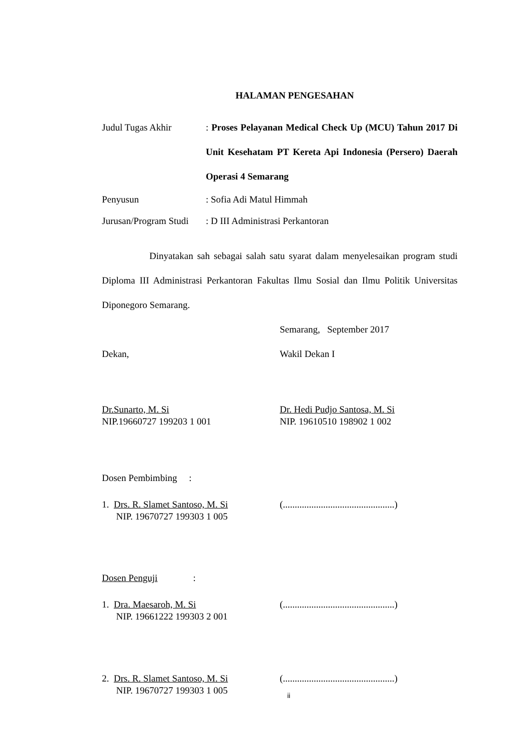HALAMAN PENGESAHAN
Judul Tugas Akhir : Proses Pelayanan Medical Check Up (MCU) Tahun 2017 Di Unit Kesehatam PT Kereta Api Indonesia (Persero) Daerah Operasi 4 Semarang
Penyusun : Sofia Adi Matul Himmah
Jurusan/Program Studi
: D III Administrasi Perkantoran
Dinyatakan sah sebagai salah satu syarat dalam menyelesaikan program studi Diploma III Administrasi Perkantoran Fakultas Ilmu Sosial dan Ilmu Politik Universitas Diponegoro Semarang.
Semarang, September 2017
Dekan, Wakil Dekan I
Dr.Sunarto, M. Si
NIP.19660727 199203 1 001
Dr. Hedi Pudjo Santosa, M. Si
NIP. 19610510 198902 1 002
Dosen Pembimbing :
1. Drs. R. Slamet Santoso, M. Si
NIP. 19670727 199303 1 005
(...............................................)
Dosen Penguji :
1. Dra. Maesaroh, M. Si
NIP. 19661222 199303 2 001
(...............................................)
2. Drs. R. Slamet Santoso, M. Si
NIP. 19670727 199303 1 005
(...............................................)
ii